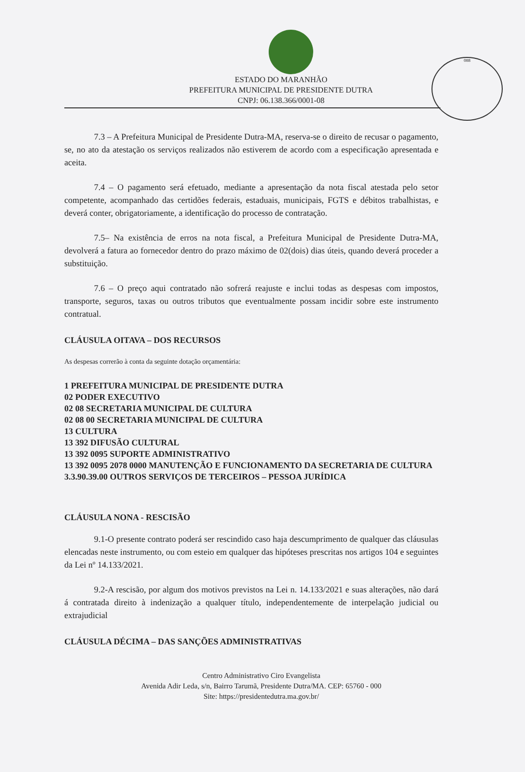088
ESTADO DO MARANHÃO
PREFEITURA MUNICIPAL DE PRESIDENTE DUTRA
CNPJ: 06.138.366/0001-08
7.3 – A Prefeitura Municipal de Presidente Dutra-MA, reserva-se o direito de recusar o pagamento, se, no ato da atestação os serviços realizados não estiverem de acordo com a especificação apresentada e aceita.
7.4 – O pagamento será efetuado, mediante a apresentação da nota fiscal atestada pelo setor competente, acompanhado das certidões federais, estaduais, municipais, FGTS e débitos trabalhistas, e deverá conter, obrigatoriamente, a identificação do processo de contratação.
7.5– Na existência de erros na nota fiscal, a Prefeitura Municipal de Presidente Dutra-MA, devolverá a fatura ao fornecedor dentro do prazo máximo de 02(dois) dias úteis, quando deverá proceder a substituição.
7.6 – O preço aqui contratado não sofrerá reajuste e inclui todas as despesas com impostos, transporte, seguros, taxas ou outros tributos que eventualmente possam incidir sobre este instrumento contratual.
CLÁUSULA OITAVA – DOS RECURSOS
As despesas correrão à conta da seguinte dotação orçamentária:
1 PREFEITURA MUNICIPAL DE PRESIDENTE DUTRA
02 PODER EXECUTIVO
02 08 SECRETARIA MUNICIPAL DE CULTURA
02 08 00 SECRETARIA MUNICIPAL DE CULTURA
13 CULTURA
13 392 DIFUSÃO CULTURAL
13 392 0095 SUPORTE ADMINISTRATIVO
13 392 0095 2078 0000 MANUTENÇÃO E FUNCIONAMENTO DA SECRETARIA DE CULTURA
3.3.90.39.00 OUTROS SERVIÇOS DE TERCEIROS – PESSOA JURÍDICA
CLÁUSULA NONA - RESCISÃO
9.1-O presente contrato poderá ser rescindido caso haja descumprimento de qualquer das cláusulas elencadas neste instrumento, ou com esteio em qualquer das hipóteses prescritas nos artigos 104 e seguintes da Lei nº 14.133/2021.
9.2-A rescisão, por algum dos motivos previstos na Lei n. 14.133/2021 e suas alterações, não dará á contratada direito à indenização a qualquer título, independentemente de interpelação judicial ou extrajudicial
CLÁUSULA DÉCIMA – DAS SANÇÕES ADMINISTRATIVAS
Centro Administrativo Ciro Evangelista
Avenida Adir Leda, s/n, Bairro Tarumã, Presidente Dutra/MA. CEP: 65760 - 000
Site: https://presidentedutra.ma.gov.br/